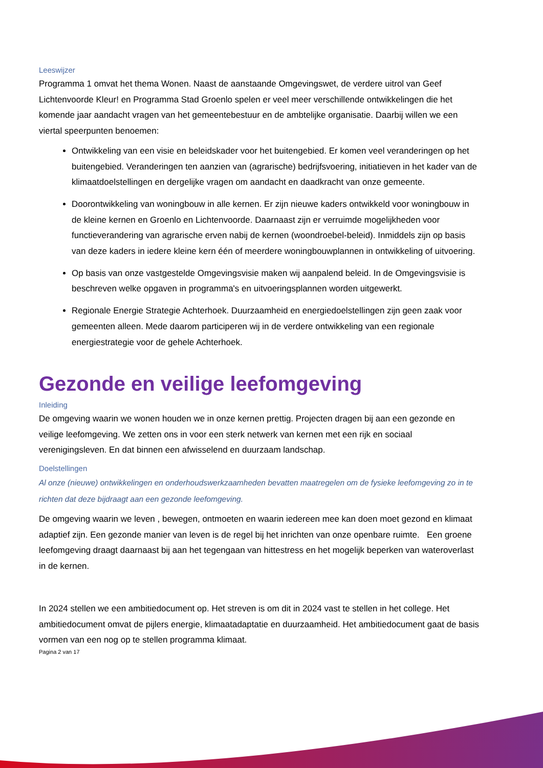Leeswijzer
Programma 1 omvat het thema Wonen. Naast de aanstaande Omgevingswet, de verdere uitrol van Geef Lichtenvoorde Kleur! en Programma Stad Groenlo spelen er veel meer verschillende ontwikkelingen die het komende jaar aandacht vragen van het gemeentebestuur en de ambtelijke organisatie. Daarbij willen we een viertal speerpunten benoemen:
Ontwikkeling van een visie en beleidskader voor het buitengebied. Er komen veel veranderingen op het buitengebied. Veranderingen ten aanzien van (agrarische) bedrijfsvoering, initiatieven in het kader van de klimaatdoelstellingen en dergelijke vragen om aandacht en daadkracht van onze gemeente.
Doorontwikkeling van woningbouw in alle kernen. Er zijn nieuwe kaders ontwikkeld voor woningbouw in de kleine kernen en Groenlo en Lichtenvoorde. Daarnaast zijn er verruimde mogelijkheden voor functieverandering van agrarische erven nabij de kernen (woondroebel-beleid). Inmiddels zijn op basis van deze kaders in iedere kleine kern één of meerdere woningbouwplannen in ontwikkeling of uitvoering.
Op basis van onze vastgestelde Omgevingsvisie maken wij aanpalend beleid. In de Omgevingsvisie is beschreven welke opgaven in programma's en uitvoeringsplannen worden uitgewerkt.
Regionale Energie Strategie Achterhoek. Duurzaamheid en energiedoelstellingen zijn geen zaak voor gemeenten alleen. Mede daarom participeren wij in de verdere ontwikkeling van een regionale energiestrategie voor de gehele Achterhoek.
Gezonde en veilige leefomgeving
Inleiding
De omgeving waarin we wonen houden we in onze kernen prettig. Projecten dragen bij aan een gezonde en veilige leefomgeving. We zetten ons in voor een sterk netwerk van kernen met een rijk en sociaal verenigingsleven. En dat binnen een afwisselend en duurzaam landschap.
Doelstellingen
Al onze (nieuwe) ontwikkelingen en onderhoudswerkzaamheden bevatten maatregelen om de fysieke leefomgeving zo in te richten dat deze bijdraagt aan een gezonde leefomgeving.
De omgeving waarin we leven , bewegen, ontmoeten en waarin iedereen mee kan doen moet gezond en klimaat adaptief zijn. Een gezonde manier van leven is de regel bij het inrichten van onze openbare ruimte. Een groene leefomgeving draagt daarnaast bij aan het tegengaan van hittestress en het mogelijk beperken van wateroverlast in de kernen.
In 2024 stellen we een ambitiedocument op. Het streven is om dit in 2024 vast te stellen in het college. Het ambitiedocument omvat de pijlers energie, klimaatadaptatie en duurzaamheid. Het ambitiedocument gaat de basis vormen van een nog op te stellen programma klimaat.
Pagina 2 van 17